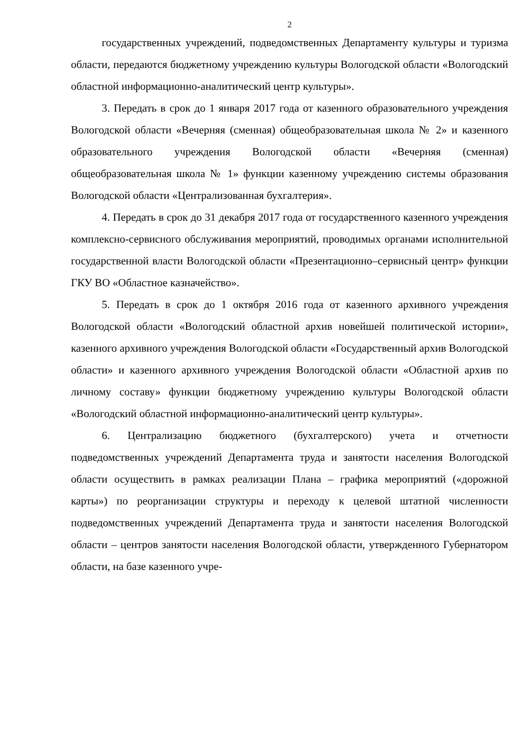2
государственных учреждений, подведомственных Департаменту культуры и туризма области, передаются бюджетному учреждению культуры Вологодской области «Вологодский областной информационно-аналитический центр культуры».
3. Передать в срок до 1 января 2017 года от казенного образовательного учреждения Вологодской области «Вечерняя (сменная) общеобразовательная школа № 2» и казенного образовательного учреждения Вологодской области «Вечерняя (сменная) общеобразовательная школа № 1» функции казенному учреждению системы образования Вологодской области «Централизованная бухгалтерия».
4. Передать в срок до 31 декабря 2017 года от государственного казенного учреждения комплексно-сервисного обслуживания мероприятий, проводимых органами исполнительной государственной власти Вологодской области «Презентационно–сервисный центр» функции ГКУ ВО «Областное казначейство».
5. Передать в срок до 1 октября 2016 года от казенного архивного учреждения Вологодской области «Вологодский областной архив новейшей политической истории», казенного архивного учреждения Вологодской области «Государственный архив Вологодской области» и казенного архивного учреждения Вологодской области «Областной архив по личному составу» функции бюджетному учреждению культуры Вологодской области «Вологодский областной информационно-аналитический центр культуры».
6. Централизацию бюджетного (бухгалтерского) учета и отчетности подведомственных учреждений Департамента труда и занятости населения Вологодской области осуществить в рамках реализации Плана – графика мероприятий («дорожной карты») по реорганизации структуры и переходу к целевой штатной численности подведомственных учреждений Департамента труда и занятости населения Вологодской области – центров занятости населения Вологодской области, утвержденного Губернатором области, на базе казенного учре-